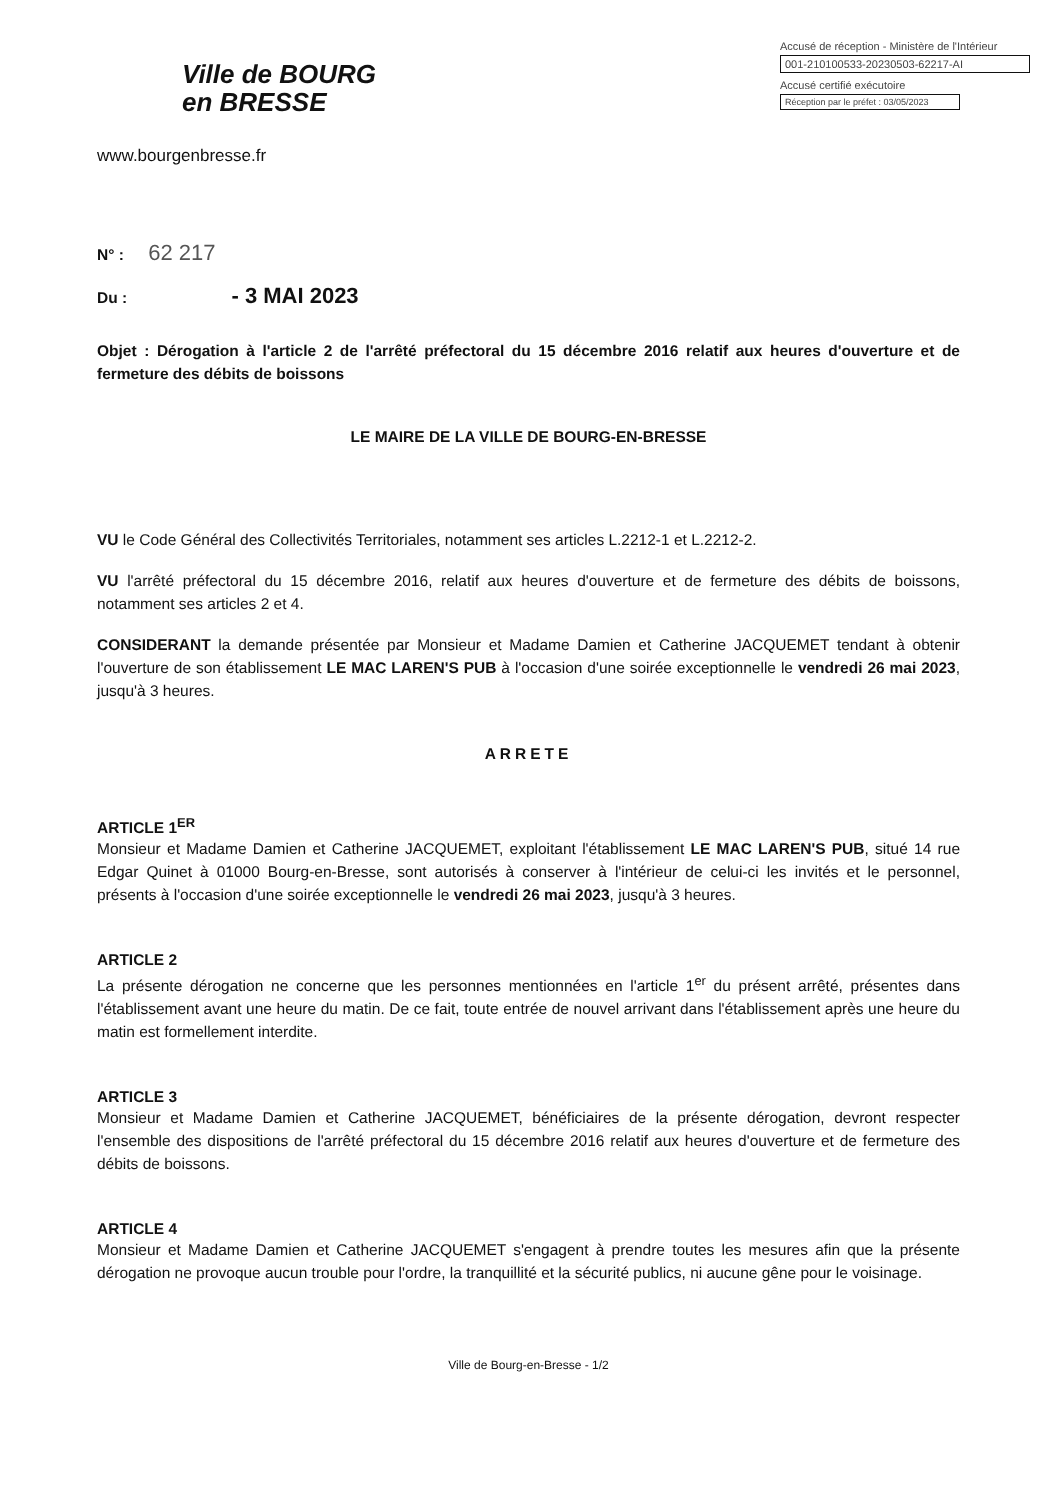Ville de BOURG
en BRESSE
www.bourgenbresse.fr
Accusé de réception - Ministère de l'Intérieur
001-210100533-20230503-62217-AI
Accusé certifié exécutoire
Réception par le préfet : 03/05/2023
N° : 62 217
Du : - 3 MAI 2023
Objet : Dérogation à l'article 2 de l'arrêté préfectoral du 15 décembre 2016 relatif aux heures d'ouverture et de fermeture des débits de boissons
LE MAIRE DE LA VILLE DE BOURG-EN-BRESSE
VU le Code Général des Collectivités Territoriales, notamment ses articles L.2212-1 et L.2212-2.
VU l'arrêté préfectoral du 15 décembre 2016, relatif aux heures d'ouverture et de fermeture des débits de boissons, notamment ses articles 2 et 4.
CONSIDERANT la demande présentée par Monsieur et Madame Damien et Catherine JACQUEMET tendant à obtenir l'ouverture de son établissement LE MAC LAREN'S PUB à l'occasion d'une soirée exceptionnelle le vendredi 26 mai 2023, jusqu'à 3 heures.
ARRETE
ARTICLE 1<sup>ER</sup>
Monsieur et Madame Damien et Catherine JACQUEMET, exploitant l'établissement LE MAC LAREN'S PUB, situé 14 rue Edgar Quinet à 01000 Bourg-en-Bresse, sont autorisés à conserver à l'intérieur de celui-ci les invités et le personnel, présents à l'occasion d'une soirée exceptionnelle le vendredi 26 mai 2023, jusqu'à 3 heures.
ARTICLE 2
La présente dérogation ne concerne que les personnes mentionnées en l'article 1<sup>er</sup> du présent arrêté, présentes dans l'établissement avant une heure du matin. De ce fait, toute entrée de nouvel arrivant dans l'établissement après une heure du matin est formellement interdite.
ARTICLE 3
Monsieur et Madame Damien et Catherine JACQUEMET, bénéficiaires de la présente dérogation, devront respecter l'ensemble des dispositions de l'arrêté préfectoral du 15 décembre 2016 relatif aux heures d'ouverture et de fermeture des débits de boissons.
ARTICLE 4
Monsieur et Madame Damien et Catherine JACQUEMET s'engagent à prendre toutes les mesures afin que la présente dérogation ne provoque aucun trouble pour l'ordre, la tranquillité et la sécurité publics, ni aucune gêne pour le voisinage.
Ville de Bourg-en-Bresse - 1/2